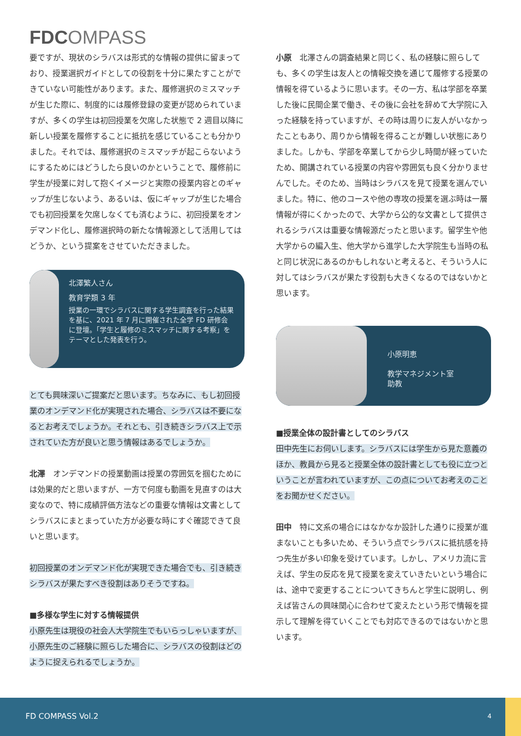FDCOMPASS
要ですが、現状のシラバスは形式的な情報の提供に留まっており、授業選択ガイドとしての役割を十分に果たすことができていない可能性があります。また、履修選択のミスマッチが生じた際に、制度的には履修登録の変更が認められていますが、多くの学生は初回授業を欠席した状態で 2 週目以降に新しい授業を履修することに抵抗を感じていることも分かりました。それでは、履修選択のミスマッチが起こらないようにするためにはどうしたら良いのかということで、履修前に学生が授業に対して抱くイメージと実際の授業内容とのギャップが生じないよう、あるいは、仮にギャップが生じた場合でも初回授業を欠席しなくても済むように、初回授業をオンデマンド化し、履修選択時の新たな情報源として活用してはどうか、という提案をさせていただきました。
北澤繁人さん
教育学類 3 年
授業の一環でシラバスに関する学生調査を行った結果を基に、2021 年 7 月に開催された全学 FD 研修会に登壇。「学生と履修のミスマッチに関する考察」をテーマとした発表を行う。
とても興味深いご提案だと思います。ちなみに、もし初回授業のオンデマンド化が実現された場合、シラバスは不要になるとお考えでしょうか。それとも、引き続きシラバス上で示されていた方が良いと思う情報はあるでしょうか。
北澤　オンデマンドの授業動画は授業の雰囲気を掴むためには効果的だと思いますが、一方で何度も動画を見直すのは大変なので、特に成績評価方法などの重要な情報は文書としてシラバスにまとまっていた方が必要な時にすぐ確認できて良いと思います。
初回授業のオンデマンド化が実現できた場合でも、引き続きシラバスが果たすべき役割はありそうですね。
■多様な学生に対する情報提供
小原先生は現役の社会人大学院生でもいらっしゃいますが、小原先生のご経験に照らした場合に、シラバスの役割はどのように捉えられるでしょうか。
小原　北澤さんの調査結果と同じく、私の経験に照らしても、多くの学生は友人との情報交換を通じて履修する授業の情報を得ているように思います。その一方、私は学部を卒業した後に民間企業で働き、その後に会社を辞めて大学院に入った経験を持っていますが、その時は周りに友人がいなかったこともあり、周りから情報を得ることが難しい状態にありました。しかも、学部を卒業してから少し時間が経っていたため、開講されている授業の内容や雰囲気も良く分かりませんでした。そのため、当時はシラバスを見て授業を選んでいました。特に、他のコースや他の専攻の授業を選ぶ時は一層情報が得にくかったので、大学から公的な文書として提供されるシラバスは重要な情報源だったと思います。留学生や他大学からの編入生、他大学から進学した大学院生も当時の私と同じ状況にあるのかもしれないと考えると、そういう人に対してはシラバスが果たす役割も大きくなるのではないかと思います。
小原明恵
教学マネジメント室
助教
■授業全体の設計書としてのシラバス
田中先生にお伺いします。シラバスには学生から見た意義のほか、教員から見ると授業全体の設計書としても役に立つということが言われていますが、この点についてお考えのことをお聞かせください。
田中　特に文系の場合にはなかなか設計した通りに授業が進まないことも多いため、そういう点でシラバスに抵抗感を持つ先生が多い印象を受けています。しかし、アメリカ流に言えば、学生の反応を見て授業を変えていきたいという場合には、途中で変更することについてきちんと学生に説明し、例えば皆さんの興味関心に合わせて変えたという形で情報を提示して理解を得ていくことでも対応できるのではないかと思います。
FD COMPASS Vol.2 4